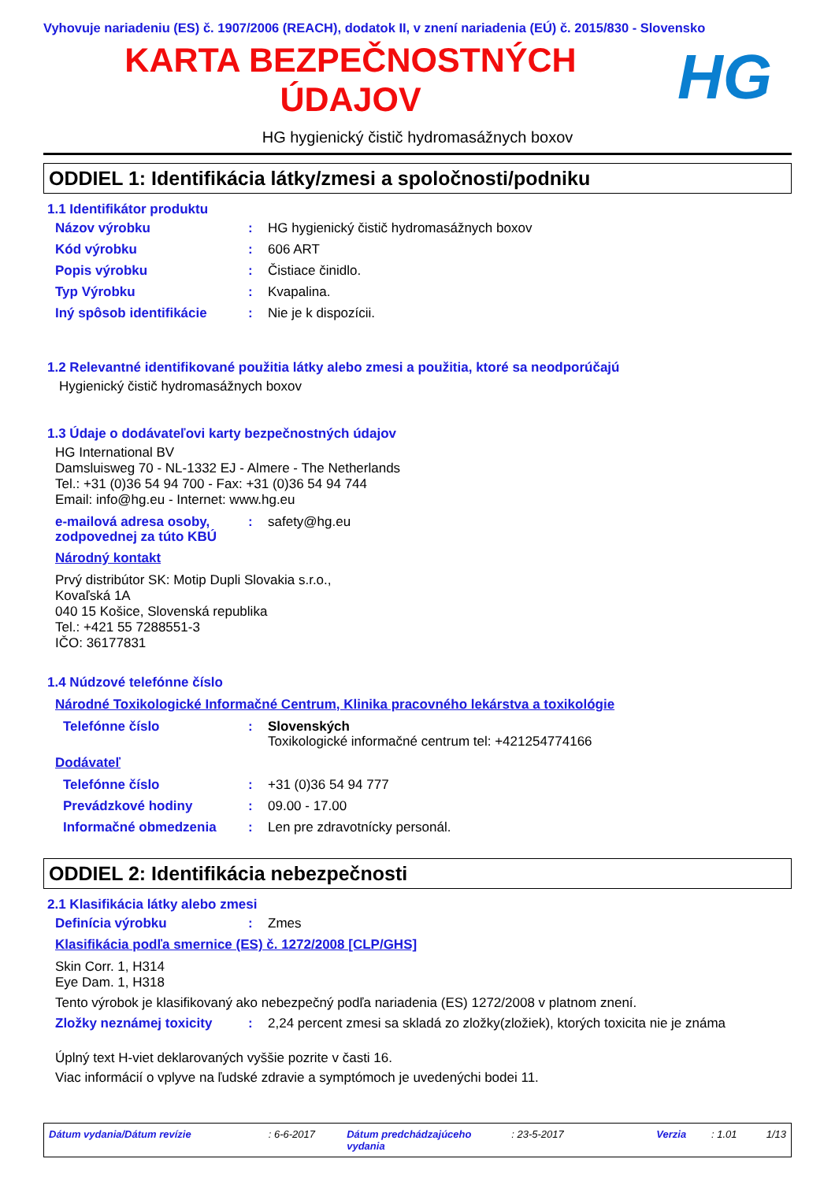Vyhovuje nariadeniu (ES) č. 1907/2006 (REACH), dodatok II, v znení nariadenia (EÚ) č. 2015/830 - Slovensko
KARTA BEZPEČNOSTNÝCH
ÚDAJOV
HG
HG hygienický čistič hydromasážnych boxov
ODDIEL 1: Identifikácia látky/zmesi a spoločnosti/podniku
1.1 Identifikátor produktu
Názov výrobku : HG hygienický čistič hydromasážnych boxov
Kód výrobku : 606 ART
Popis výrobku : Čistiace činidlo.
Typ Výrobku : Kvapalina.
Iný spôsob identifikácie : Nie je k dispozícii.
1.2 Relevantné identifikované použitia látky alebo zmesi a použitia, ktoré sa neodporúčajú
Hygienický čistič hydromasážnych boxov
1.3 Údaje o dodávateľovi karty bezpečnostných údajov
HG International BV
Damsluisweg 70 - NL-1332 EJ - Almere - The Netherlands
Tel.: +31 (0)36 54 94 700 - Fax: +31 (0)36 54 94 744
Email: info@hg.eu - Internet: www.hg.eu
e-mailová adresa osoby, zodpovednej za túto KBÚ
: safety@hg.eu
Národný kontakt
Prvý distribútor SK: Motip Dupli Slovakia s.r.o.,
Kovaľská 1A
040 15 Košice, Slovenská republika
Tel.: +421 55 7288551-3
IČO: 36177831
1.4 Núdzové telefónne číslo
Národné Toxikologické Informačné Centrum, Klinika pracovného lekárstva a toxikológie
Telefónne číslo : Slovenských
Toxikologické informačné centrum tel: +421254774166
Dodávateľ
Telefónne číslo : +31 (0)36 54 94 777
Prevádzkové hodiny : 09.00 - 17.00
Informačné obmedzenia : Len pre zdravotnícky personál.
ODDIEL 2: Identifikácia nebezpečnosti
2.1 Klasifikácia látky alebo zmesi
Definícia výrobku : Zmes
Klasifikácia podľa smernice (ES) č. 1272/2008 [CLP/GHS]
Skin Corr. 1, H314
Eye Dam. 1, H318
Tento výrobok je klasifikovaný ako nebezpečný podľa nariadenia (ES) 1272/2008 v platnom znení.
Zložky neznámej toxicity : 2,24 percent zmesi sa skladá zo zložky(zložiek), ktorých toxicita nie je známa
Úplný text H-viet deklarovaných vyššie pozrite v časti 16.
Viac informácií o vplyve na ľudské zdravie a symptómoch je uvedenýchi bodei 11.
Dátum vydania/Dátum revízie : 6-6-2017 Dátum predchádzajúceho vydania
: 23-5-2017 Verzia : 1.01 1/13